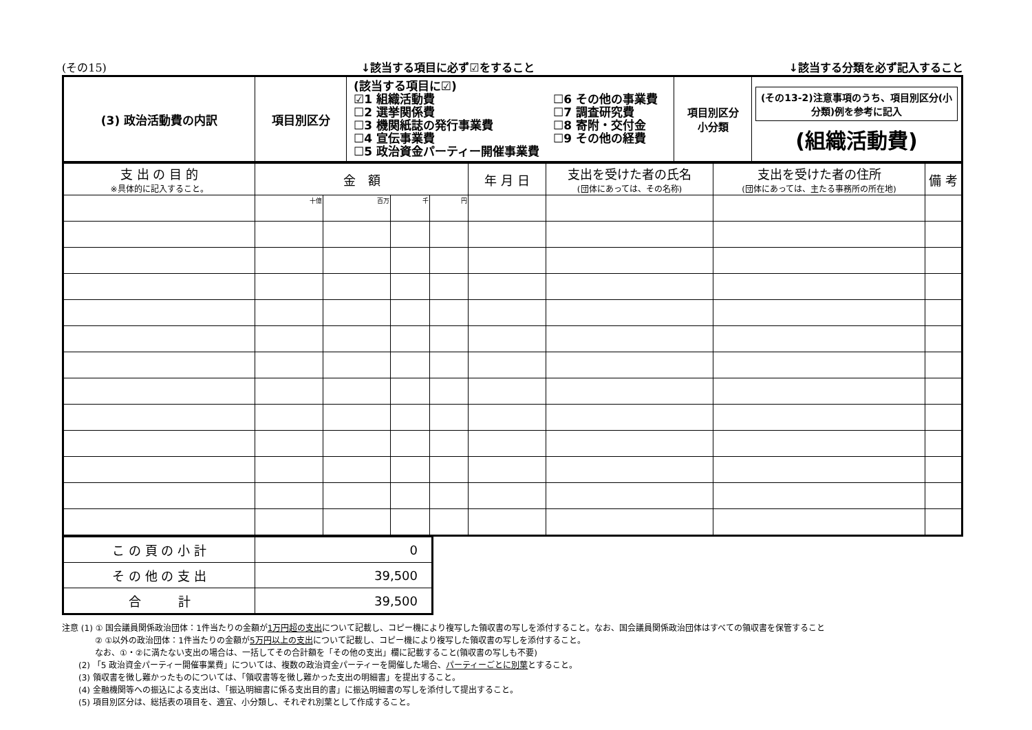(その15) ↓該当する項目に必ず☑をすること ↓該当する分類を必ず記入すること
| (3) 政治活動費の内訳 | 項目別区分 | (該当する項目に☑) ☑1 組織活動費 ☐2 選挙関係費 ☐3 機関紙誌の発行事業費 ☐4 宣伝事業費 ☐5 政治資金パーティー開催事業費 ☐6 その他の事業費 ☐7 調査研究費 ☐8 寄附・交付金 ☐9 その他の経費 | 項目別区分 小分類 | (その13-2)注意事項のうち、項目別区分(小分類)例を参考に記入 (組織活動費) |
| 支 出 の 目 的 ※具体的に記入すること。 | 金 額 | | | | 年 月 日 | 支出を受けた者の氏名 (団体にあっては、その名称) | 支出を受けた者の住所 (団体にあっては、主たる事務所の所在地) | 備 考 |
| --- | --- | --- | --- | --- | --- | --- | --- | --- |
| | 十億 | 百万 | 千 | 円 | | | | |
| こ の 頁 の 小 計 | 0 |
| そ の 他 の 支 出 | 39,500 |
| 合 計 | 39,500 |
注意 (1) ① 国会議員関係政治団体：1件当たりの金額が1万円超の支出について記載し、コピー機により複写した領収書の写しを添付すること。なお、国会議員関係政治団体はすべての領収書を保管すること
　　　　② ①以外の政治団体：1件当たりの金額が5万円以上の支出について記載し、コピー機により複写した領収書の写しを添付すること。
　　　　なお、①・②に満たない支出の場合は、一括してその合計額を「その他の支出」欄に記載すること(領収書の写しも不要)
　　(2) 「5 政治資金パーティー開催事業費」については、複数の政治資金パーティーを開催した場合、パーティーごとに別葉とすること。
　　(3) 領収書を徴し難かったものについては、「領収書等を徴し難かった支出の明細書」を提出すること。
　　(4) 金融機関等への振込による支出は、「振込明細書に係る支出目的書」に振込明細書の写しを添付して提出すること。
　　(5) 項目別区分は、総括表の項目を、適宜、小分類し、それぞれ別葉として作成すること。